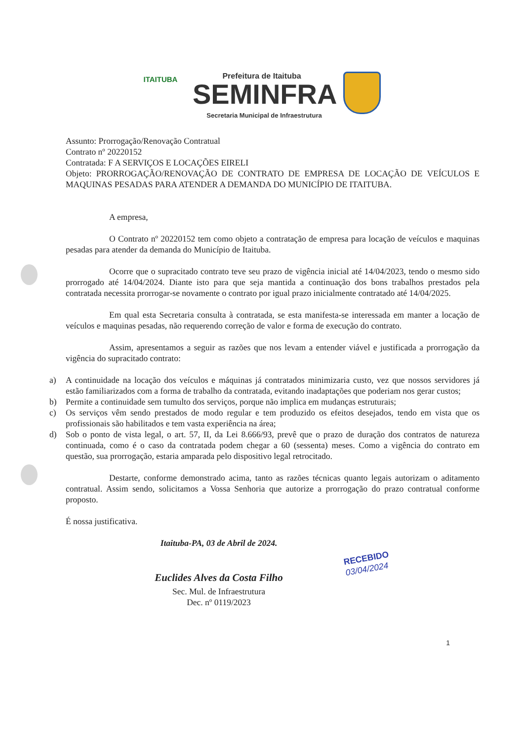ITAITUBA Prefeitura de Itaituba
SEMINFRA
Secretaria Municipal de Infraestrutura
Assunto: Prorrogação/Renovação Contratual
Contrato nº 20220152
Contratada: F A SERVIÇOS E LOCAÇÕES EIRELI
Objeto: PRORROGAÇÃO/RENOVAÇÃO DE CONTRATO DE EMPRESA DE LOCAÇÃO DE VEÍCULOS E MAQUINAS PESADAS PARA ATENDER A DEMANDA DO MUNICÍPIO DE ITAITUBA.
A empresa,
O Contrato nº 20220152 tem como objeto a contratação de empresa para locação de veículos e maquinas pesadas para atender da demanda do Município de Itaituba.
Ocorre que o supracitado contrato teve seu prazo de vigência inicial até 14/04/2023, tendo o mesmo sido prorrogado até 14/04/2024. Diante isto para que seja mantida a continuação dos bons trabalhos prestados pela contratada necessita prorrogar-se novamente o contrato por igual prazo inicialmente contratado até 14/04/2025.
Em qual esta Secretaria consulta à contratada, se esta manifesta-se interessada em manter a locação de veículos e maquinas pesadas, não requerendo correção de valor e forma de execução do contrato.
Assim, apresentamos a seguir as razões que nos levam a entender viável e justificada a prorrogação da vigência do supracitado contrato:
a) A continuidade na locação dos veículos e máquinas já contratados minimizaria custo, vez que nossos servidores já estão familiarizados com a forma de trabalho da contratada, evitando inadaptações que poderiam nos gerar custos;
b) Permite a continuidade sem tumulto dos serviços, porque não implica em mudanças estruturais;
c) Os serviços vêm sendo prestados de modo regular e tem produzido os efeitos desejados, tendo em vista que os profissionais são habilitados e tem vasta experiência na área;
d) Sob o ponto de vista legal, o art. 57, II, da Lei 8.666/93, prevê que o prazo de duração dos contratos de natureza continuada, como é o caso da contratada podem chegar a 60 (sessenta) meses. Como a vigência do contrato em questão, sua prorrogação, estaria amparada pelo dispositivo legal retrocitado.
Destarte, conforme demonstrado acima, tanto as razões técnicas quanto legais autorizam o aditamento contratual. Assim sendo, solicitamos a Vossa Senhoria que autorize a prorrogação do prazo contratual conforme proposto.
É nossa justificativa.
Itaituba-PA, 03 de Abril de 2024.
Euclides Alves da Costa Filho
Sec. Mul. de Infraestrutura
Dec. nº 0119/2023
RECEBIDO
03/04/2024
1